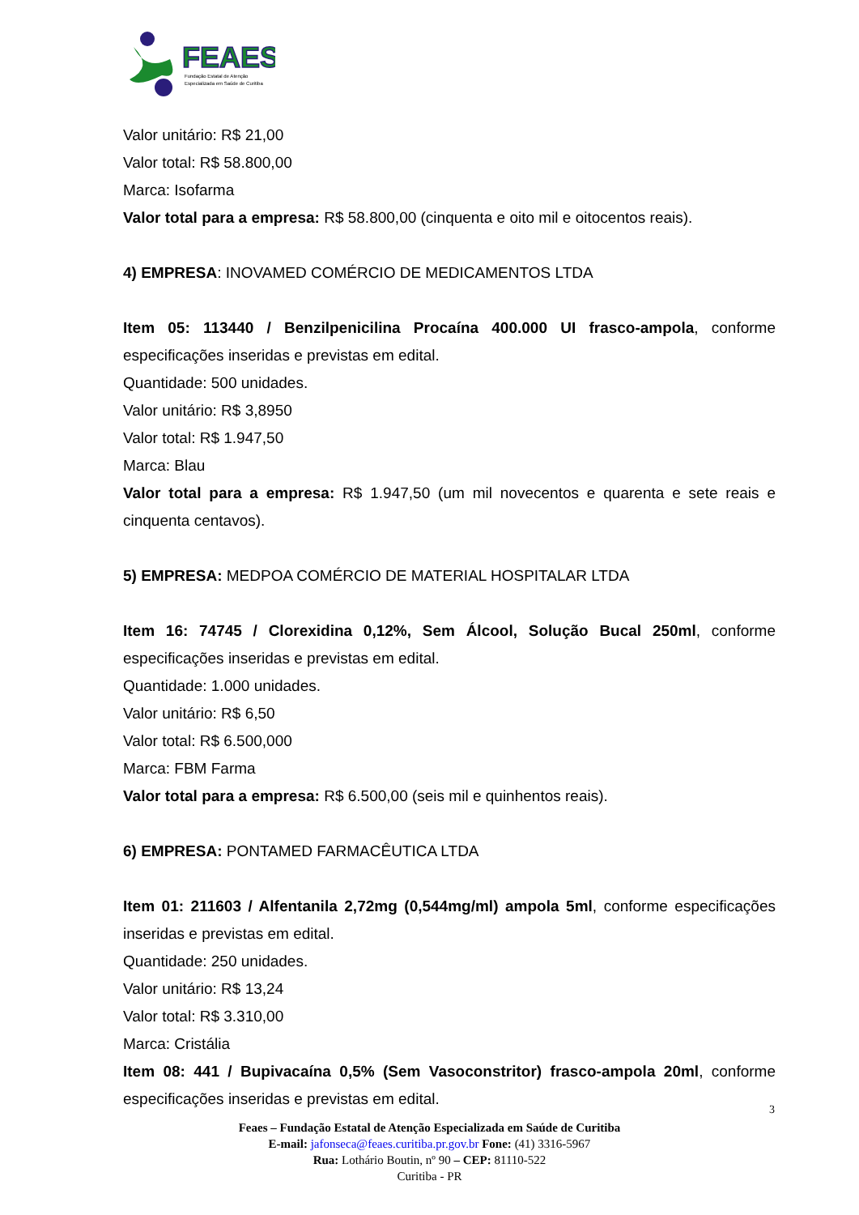FEAES
Fundação Estatal de Atenção
Especializada em Saúde de Curitiba
Valor unitário: R$ 21,00
Valor total: R$ 58.800,00
Marca: Isofarma
Valor total para a empresa: R$ 58.800,00 (cinquenta e oito mil e oitocentos reais).
4) EMPRESA: INOVAMED COMÉRCIO DE MEDICAMENTOS LTDA
Item 05: 113440 / Benzilpenicilina Procaína 400.000 UI frasco-ampola, conforme especificações inseridas e previstas em edital.
Quantidade: 500 unidades.
Valor unitário: R$ 3,8950
Valor total: R$ 1.947,50
Marca: Blau
Valor total para a empresa: R$ 1.947,50 (um mil novecentos e quarenta e sete reais e cinquenta centavos).
5) EMPRESA: MEDPOA COMÉRCIO DE MATERIAL HOSPITALAR LTDA
Item 16: 74745 / Clorexidina 0,12%, Sem Álcool, Solução Bucal 250ml, conforme especificações inseridas e previstas em edital.
Quantidade: 1.000 unidades.
Valor unitário: R$ 6,50
Valor total: R$ 6.500,000
Marca: FBM Farma
Valor total para a empresa: R$ 6.500,00 (seis mil e quinhentos reais).
6) EMPRESA: PONTAMED FARMACÊUTICA LTDA
Item 01: 211603 / Alfentanila 2,72mg (0,544mg/ml) ampola 5ml, conforme especificações inseridas e previstas em edital.
Quantidade: 250 unidades.
Valor unitário: R$ 13,24
Valor total: R$ 3.310,00
Marca: Cristália
Item 08: 441 / Bupivacaína 0,5% (Sem Vasoconstritor) frasco-ampola 20ml, conforme especificações inseridas e previstas em edital.
3
Feaes – Fundação Estatal de Atenção Especializada em Saúde de Curitiba
E-mail: jafonseca@feaes.curitiba.pr.gov.br Fone: (41) 3316-5967
Rua: Lothário Boutin, nº 90 – CEP: 81110-522
Curitiba - PR